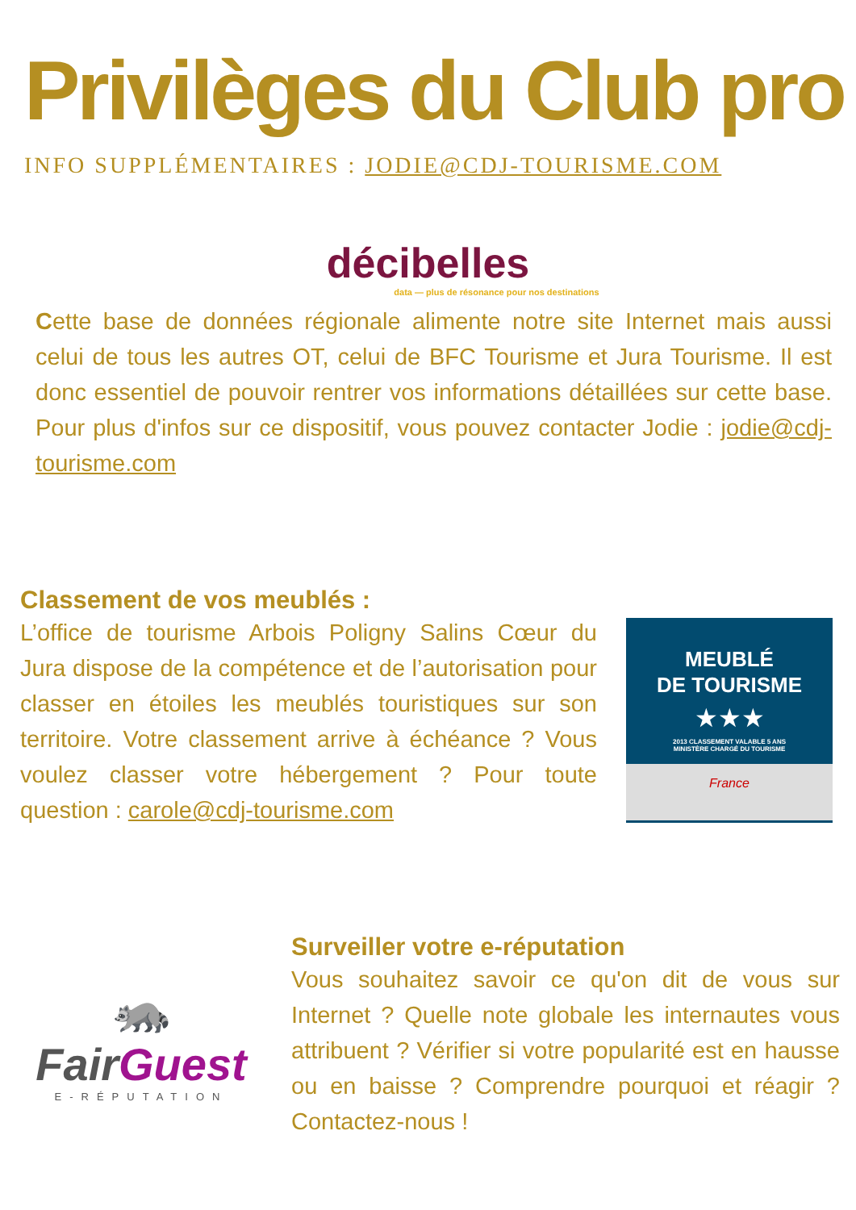Privilèges du Club pro
INFO SUPPLÉMENTAIRES : JODIE@CDJ-TOURISME.COM
décibelles
data — plus de résonance pour nos destinations
Cette base de données régionale alimente notre site Internet mais aussi celui de tous les autres OT, celui de BFC Tourisme et Jura Tourisme. Il est donc essentiel de pouvoir rentrer vos informations détaillées sur cette base. Pour plus d'infos sur ce dispositif, vous pouvez contacter Jodie : jodie@cdj-tourisme.com
Classement de vos meublés :
L’office de tourisme Arbois Poligny Salins Cœur du Jura dispose de la compétence et de l’autorisation pour classer en étoiles les meublés touristiques sur son territoire. Votre classement arrive à échéance ? Vous voulez classer votre hébergement ? Pour toute question : carole@cdj-tourisme.com
MEUBLÉ
DE TOURISME
★★★
2013 CLASSEMENT VALABLE 5 ANS
MINISTÈRE CHARGÉ DU TOURISME
France
🦝
FairGuest
E-RÉPUTATION
Surveiller votre e-réputation
Vous souhaitez savoir ce qu'on dit de vous sur Internet ? Quelle note globale les internautes vous attribuent ? Vérifier si votre popularité est en hausse ou en baisse ? Comprendre pourquoi et réagir ? Contactez-nous !